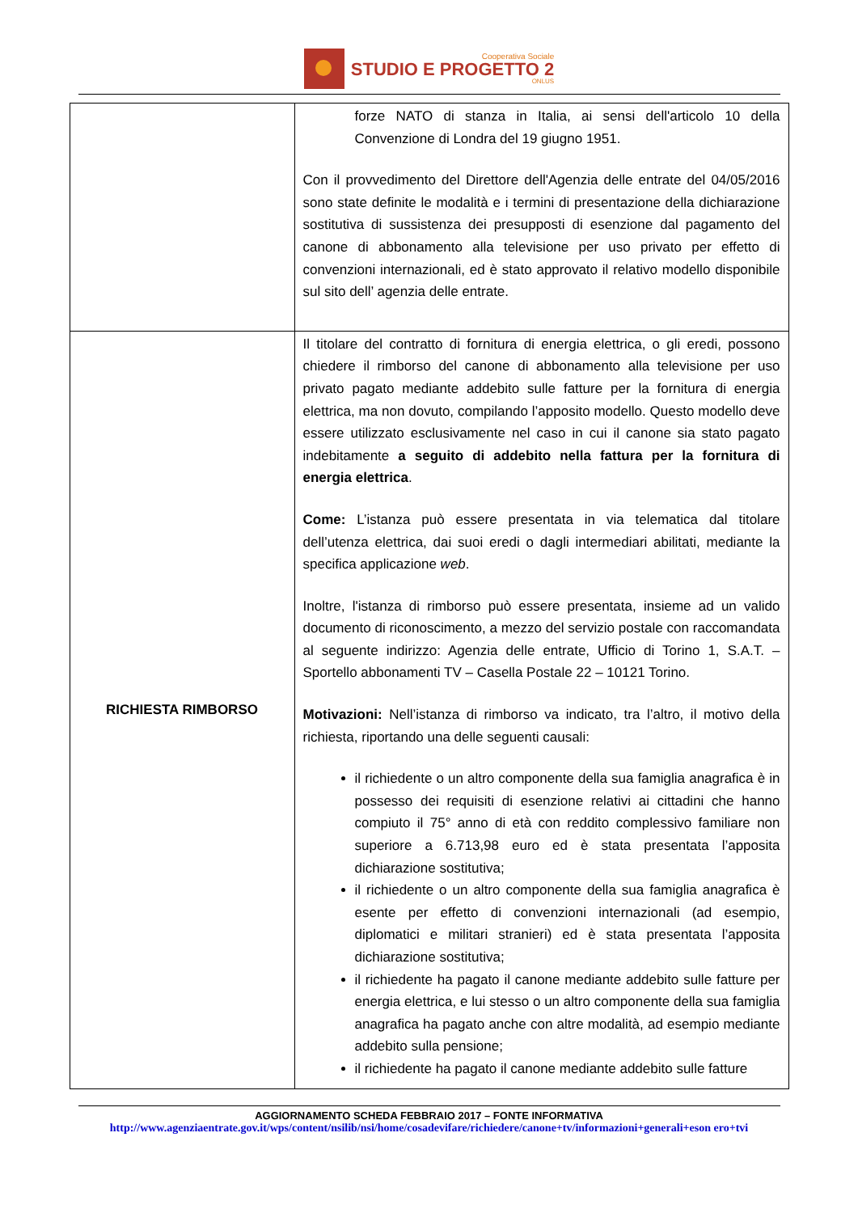Cooperativa Sociale
STUDIO E PROGETTO 2
ONLUS
| | forze NATO di stanza in Italia, ai sensi dell'articolo 10 della Convenzione di Londra del 19 giugno 1951. Con il provvedimento del Direttore dell'Agenzia delle entrate del 04/05/2016 sono state definite le modalità e i termini di presentazione della dichiarazione sostitutiva di sussistenza dei presupposti di esenzione dal pagamento del canone di abbonamento alla televisione per uso privato per effetto di convenzioni internazionali, ed è stato approvato il relativo modello disponibile sul sito dell’ agenzia delle entrate. |
| RICHIESTA RIMBORSO | Il titolare del contratto di fornitura di energia elettrica, o gli eredi, possono chiedere il rimborso del canone di abbonamento alla televisione per uso privato pagato mediante addebito sulle fatture per la fornitura di energia elettrica, ma non dovuto, compilando l’apposito modello. Questo modello deve essere utilizzato esclusivamente nel caso in cui il canone sia stato pagato indebitamente a seguito di addebito nella fattura per la fornitura di energia elettrica . Come: L’istanza può essere presentata in via telematica dal titolare dell’utenza elettrica, dai suoi eredi o dagli intermediari abilitati, mediante la specifica applicazione web . Inoltre, l'istanza di rimborso può essere presentata, insieme ad un valido documento di riconoscimento, a mezzo del servizio postale con raccomandata al seguente indirizzo: Agenzia delle entrate, Ufficio di Torino 1, S.A.T. – Sportello abbonamenti TV – Casella Postale 22 – 10121 Torino. Motivazioni: Nell’istanza di rimborso va indicato, tra l’altro, il motivo della richiesta, riportando una delle seguenti causali: il richiedente o un altro componente della sua famiglia anagrafica è in possesso dei requisiti di esenzione relativi ai cittadini che hanno compiuto il 75° anno di età con reddito complessivo familiare non superiore a 6.713,98 euro ed è stata presentata l’apposita dichiarazione sostitutiva; il richiedente o un altro componente della sua famiglia anagrafica è esente per effetto di convenzioni internazionali (ad esempio, diplomatici e militari stranieri) ed è stata presentata l’apposita dichiarazione sostitutiva; il richiedente ha pagato il canone mediante addebito sulle fatture per energia elettrica, e lui stesso o un altro componente della sua famiglia anagrafica ha pagato anche con altre modalità, ad esempio mediante addebito sulla pensione; il richiedente ha pagato il canone mediante addebito sulle fatture |
AGGIORNAMENTO SCHEDA FEBBRAIO 2017 – FONTE INFORMATIVA
http://www.agenziaentrate.gov.it/wps/content/nsilib/nsi/home/cosadevifare/richiedere/canone+tv/informazioni+generali+eson ero+tvi